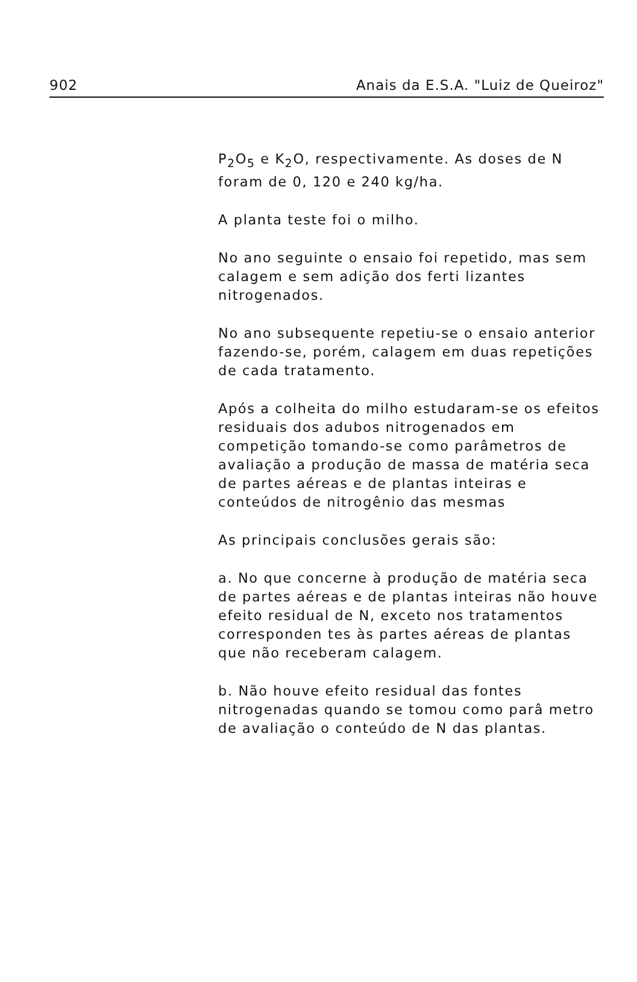902 Anais da E.S.A. "Luiz de Queiroz"
P<sub>2</sub>O<sub>5</sub> e K<sub>2</sub>O, respectivamente. As doses de N foram de 0, 120 e 240 kg/ha.
A planta teste foi o milho.
No ano seguinte o ensaio foi repetido, mas sem calagem e sem adição dos ferti lizantes nitrogenados.
No ano subsequente repetiu-se o ensaio anterior fazendo-se, porém, calagem em duas repetições de cada tratamento.
Após a colheita do milho estudaram-se os efeitos residuais dos adubos nitrogenados em competição tomando-se como parâmetros de avaliação a produção de massa de matéria seca de partes aéreas e de plantas inteiras e conteúdos de nitrogênio das mesmas
As principais conclusões gerais são:
a. No que concerne à produção de matéria seca de partes aéreas e de plantas inteiras não houve efeito residual de N, exceto nos tratamentos corresponden tes às partes aéreas de plantas que não receberam calagem.
b. Não houve efeito residual das fontes nitrogenadas quando se tomou como parâ metro de avaliação o conteúdo de N das plantas.